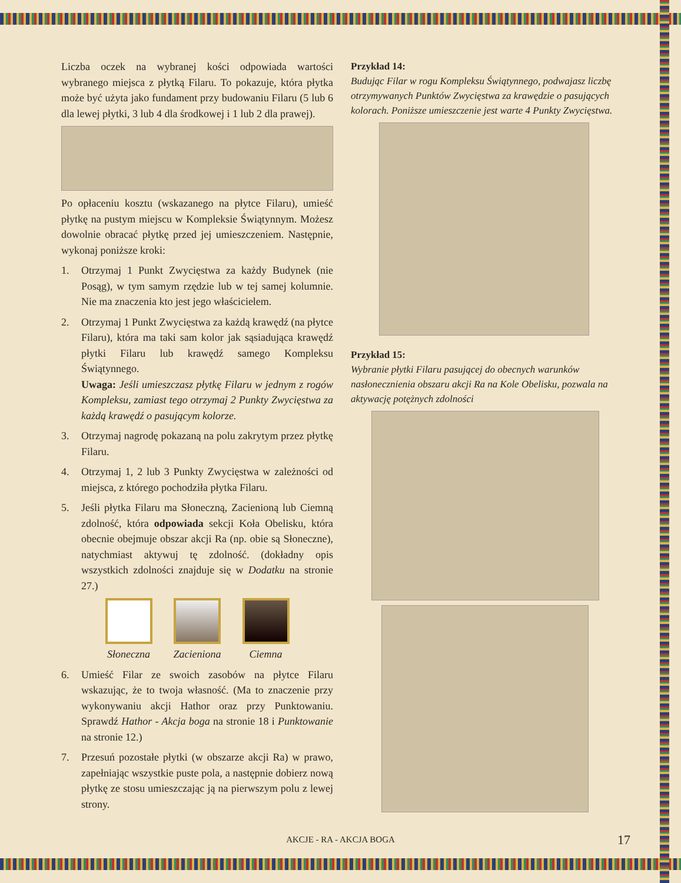Liczba oczek na wybranej kości odpowiada wartości wybranego miejsca z płytką Filaru. To pokazuje, która płytka może być użyta jako fundament przy budowaniu Filaru (5 lub 6 dla lewej płytki, 3 lub 4 dla środkowej i 1 lub 2 dla prawej).
Po opłaceniu kosztu (wskazanego na płytce Filaru), umieść płytkę na pustym miejscu w Kompleksie Świątynnym. Możesz dowolnie obracać płytkę przed jej umieszczeniem. Następnie, wykonaj poniższe kroki:
1. Otrzymaj 1 Punkt Zwycięstwa za każdy Budynek (nie Posąg), w tym samym rzędzie lub w tej samej kolumnie. Nie ma znaczenia kto jest jego właścicielem.
2. Otrzymaj 1 Punkt Zwycięstwa za każdą krawędź (na płytce Filaru), która ma taki sam kolor jak sąsiadująca krawędź płytki Filaru lub krawędź samego Kompleksu Świątynnego.
Uwaga: Jeśli umieszczasz płytkę Filaru w jednym z rogów Kompleksu, zamiast tego otrzymaj 2 Punkty Zwycięstwa za każdą krawędź o pasującym kolorze.
3. Otrzymaj nagrodę pokazaną na polu zakrytym przez płytkę Filaru.
4. Otrzymaj 1, 2 lub 3 Punkty Zwycięstwa w zależności od miejsca, z którego pochodziła płytka Filaru.
5. Jeśli płytka Filaru ma Słoneczną, Zacienioną lub Ciemną zdolność, która odpowiada sekcji Koła Obelisku, która obecnie obejmuje obszar akcji Ra (np. obie są Słoneczne), natychmiast aktywuj tę zdolność. (dokładny opis wszystkich zdolności znajduje się w Dodatku na stronie 27.)
Słoneczna Zacieniona Ciemna
6. Umieść Filar ze swoich zasobów na płytce Filaru wskazując, że to twoja własność. (Ma to znaczenie przy wykonywaniu akcji Hathor oraz przy Punktowaniu. Sprawdź Hathor - Akcja boga na stronie 18 i Punktowanie na stronie 12.)
7. Przesuń pozostałe płytki (w obszarze akcji Ra) w prawo, zapełniając wszystkie puste pola, a następnie dobierz nową płytkę ze stosu umieszczając ją na pierwszym polu z lewej strony.
Przykład 14:
Budując Filar w rogu Kompleksu Świątynnego, podwajasz liczbę otrzymywanych Punktów Zwycięstwa za krawędzie o pasujących kolorach. Poniższe umieszczenie jest warte 4 Punkty Zwycięstwa.
Przykład 15:
Wybranie płytki Filaru pasującej do obecnych warunków nasłonecznienia obszaru akcji Ra na Kole Obelisku, pozwala na aktywację potężnych zdolności
AKCJE - RA - AKCJA BOGA 17